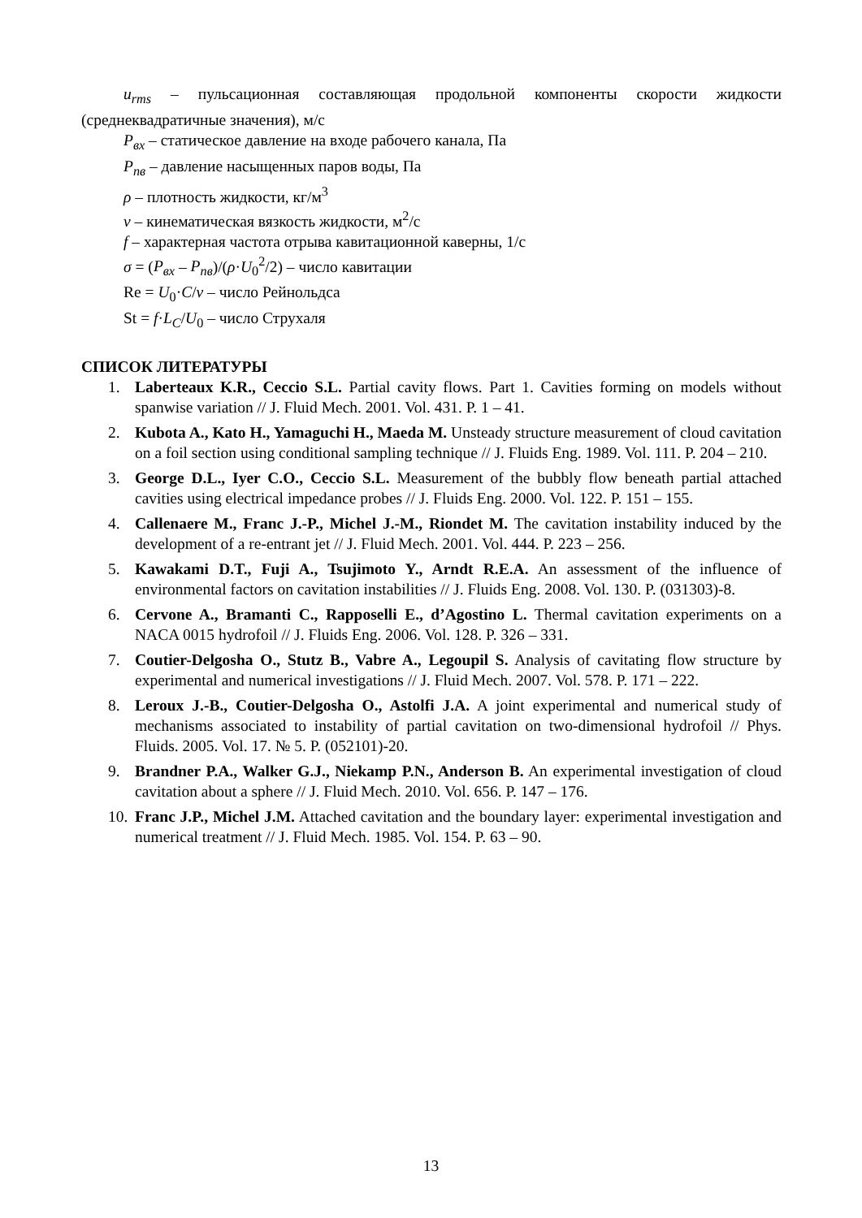u<sub>rms</sub> – пульсационная составляющая продольной компоненты скорости жидкости (среднеквадратичные значения), м/с
P<sub>вх</sub> – статическое давление на входе рабочего канала, Па
P<sub>пв</sub> – давление насыщенных паров воды, Па
ρ – плотность жидкости, кг/м<sup>3</sup>
ν – кинематическая вязкость жидкости, м<sup>2</sup>/с
f – характерная частота отрыва кавитационной каверны, 1/с
σ = (P<sub>вх</sub> – P<sub>пв</sub>)/(ρ·U<sub>0</sub><sup>2</sup>/2) – число кавитации
Re = U<sub>0</sub>·C/ν – число Рейнольдса
St = f·L<sub>C</sub>/U<sub>0</sub> – число Струхаля
СПИСОК ЛИТЕРАТУРЫ
1. Laberteaux K.R., Ceccio S.L. Partial cavity flows. Part 1. Cavities forming on models without spanwise variation // J. Fluid Mech. 2001. Vol. 431. P. 1 – 41.
2. Kubota A., Kato H., Yamaguchi H., Maeda M. Unsteady structure measurement of cloud cavitation on a foil section using conditional sampling technique // J. Fluids Eng. 1989. Vol. 111. P. 204 – 210.
3. George D.L., Iyer C.O., Ceccio S.L. Measurement of the bubbly flow beneath partial attached cavities using electrical impedance probes // J. Fluids Eng. 2000. Vol. 122. P. 151 – 155.
4. Callenaere M., Franc J.-P., Michel J.-M., Riondet M. The cavitation instability induced by the development of a re-entrant jet // J. Fluid Mech. 2001. Vol. 444. P. 223 – 256.
5. Kawakami D.T., Fuji A., Tsujimoto Y., Arndt R.E.A. An assessment of the influence of environmental factors on cavitation instabilities // J. Fluids Eng. 2008. Vol. 130. P. (031303)-8.
6. Cervone A., Bramanti C., Rapposelli E., d’Agostino L. Thermal cavitation experiments on a NACA 0015 hydrofoil // J. Fluids Eng. 2006. Vol. 128. P. 326 – 331.
7. Coutier-Delgosha O., Stutz B., Vabre A., Legoupil S. Analysis of cavitating flow structure by experimental and numerical investigations // J. Fluid Mech. 2007. Vol. 578. P. 171 – 222.
8. Leroux J.-B., Coutier-Delgosha O., Astolfi J.A. A joint experimental and numerical study of mechanisms associated to instability of partial cavitation on two-dimensional hydrofoil // Phys. Fluids. 2005. Vol. 17. № 5. P. (052101)-20.
9. Brandner P.A., Walker G.J., Niekamp P.N., Anderson B. An experimental investigation of cloud cavitation about a sphere // J. Fluid Mech. 2010. Vol. 656. P. 147 – 176.
10. Franc J.P., Michel J.M. Attached cavitation and the boundary layer: experimental investigation and numerical treatment // J. Fluid Mech. 1985. Vol. 154. P. 63 – 90.
13